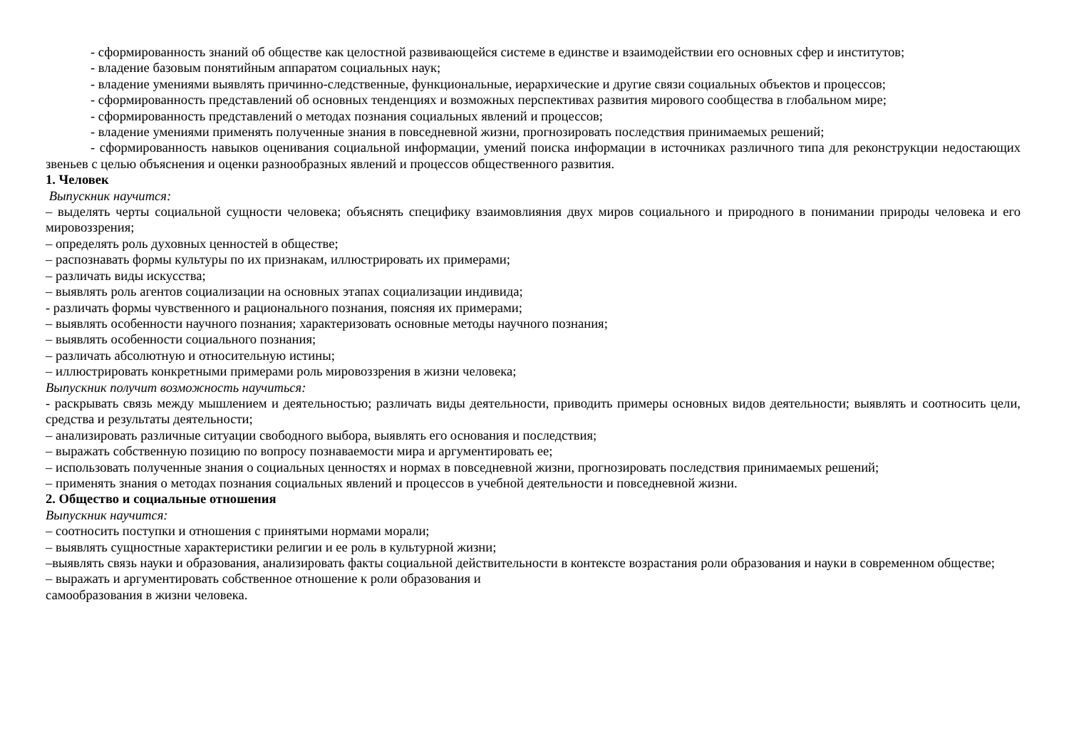- сформированность знаний об обществе как целостной развивающейся системе в единстве и взаимодействии его основных сфер и институтов;
- владение базовым понятийным аппаратом социальных наук;
- владение умениями выявлять причинно-следственные, функциональные, иерархические и другие связи социальных объектов и процессов;
- сформированность представлений об основных тенденциях и возможных перспективах развития мирового сообщества в глобальном мире;
- сформированность представлений о методах познания социальных явлений и процессов;
- владение умениями применять полученные знания в повседневной жизни, прогнозировать последствия принимаемых решений;
- сформированность навыков оценивания социальной информации, умений поиска информации в источниках различного типа для реконструкции недостающих звеньев с целью объяснения и оценки разнообразных явлений и процессов общественного развития.
1. Человек
Выпускник научится:
– выделять черты социальной сущности человека; объяснять специфику взаимовлияния двух миров социального и природного в понимании природы человека и его мировоззрения;
– определять роль духовных ценностей в обществе;
– распознавать формы культуры по их признакам, иллюстрировать их примерами;
– различать виды искусства;
– выявлять роль агентов социализации на основных этапах социализации индивида;
- различать формы чувственного и рационального познания, поясняя их примерами;
– выявлять особенности научного познания; характеризовать основные методы научного познания;
– выявлять особенности социального познания;
– различать абсолютную и относительную истины;
– иллюстрировать конкретными примерами роль мировоззрения в жизни человека;
Выпускник получит возможность научиться:
- раскрывать связь между мышлением и деятельностью; различать виды деятельности, приводить примеры основных видов деятельности; выявлять и соотносить цели, средства и результаты деятельности;
– анализировать различные ситуации свободного выбора, выявлять его основания и последствия;
– выражать собственную позицию по вопросу познаваемости мира и аргументировать ее;
– использовать полученные знания о социальных ценностях и нормах в повседневной жизни, прогнозировать последствия принимаемых решений;
– применять знания о методах познания социальных явлений и процессов в учебной деятельности и повседневной жизни.
2. Общество и социальные отношения
Выпускник научится:
– соотносить поступки и отношения с принятыми нормами морали;
– выявлять сущностные характеристики религии и ее роль в культурной жизни;
–выявлять связь науки и образования, анализировать факты социальной действительности в контексте возрастания роли образования и науки в современном обществе;
– выражать и аргументировать собственное отношение к роли образования и
самообразования в жизни человека.